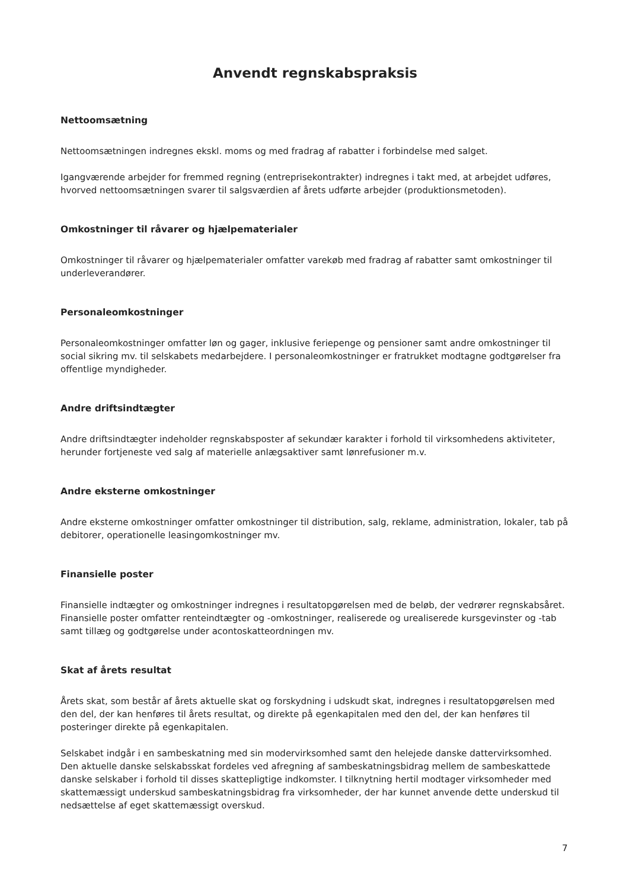Anvendt regnskabspraksis
Nettoomsætning
Nettoomsætningen indregnes ekskl. moms og med fradrag af rabatter i forbindelse med salget.
Igangværende arbejder for fremmed regning (entreprisekontrakter) indregnes i takt med, at arbejdet udføres, hvorved nettoomsætningen svarer til salgsværdien af årets udførte arbejder (produktionsmetoden).
Omkostninger til råvarer og hjælpematerialer
Omkostninger til råvarer og hjælpematerialer omfatter varekøb med fradrag af rabatter samt omkostninger til underleverandører.
Personaleomkostninger
Personaleomkostninger omfatter løn og gager, inklusive feriepenge og pensioner samt andre omkostninger til social sikring mv. til selskabets medarbejdere. I personaleomkostninger er fratrukket modtagne godtgørelser fra offentlige myndigheder.
Andre driftsindtægter
Andre driftsindtægter indeholder regnskabsposter af sekundær karakter i forhold til virksomhedens aktiviteter, herunder fortjeneste ved salg af materielle anlægsaktiver samt lønrefusioner m.v.
Andre eksterne omkostninger
Andre eksterne omkostninger omfatter omkostninger til distribution, salg, reklame, administration, lokaler, tab på debitorer, operationelle leasingomkostninger mv.
Finansielle poster
Finansielle indtægter og omkostninger indregnes i resultatopgørelsen med de beløb, der vedrører regnskabsåret. Finansielle poster omfatter renteindtægter og -omkostninger, realiserede og urealiserede kursgevinster og -tab samt tillæg og godtgørelse under acontoskatteordningen mv.
Skat af årets resultat
Årets skat, som består af årets aktuelle skat og forskydning i udskudt skat, indregnes i resultatopgørelsen med den del, der kan henføres til årets resultat, og direkte på egenkapitalen med den del, der kan henføres til posteringer direkte på egenkapitalen.
Selskabet indgår i en sambeskatning med sin modervirksomhed samt den helejede danske dattervirksomhed. Den aktuelle danske selskabsskat fordeles ved afregning af sambeskatningsbidrag mellem de sambeskattede danske selskaber i forhold til disses skattepligtige indkomster. I tilknytning hertil modtager virksomheder med skattemæssigt underskud sambeskatningsbidrag fra virksomheder, der har kunnet anvende dette underskud til nedsættelse af eget skattemæssigt overskud.
7